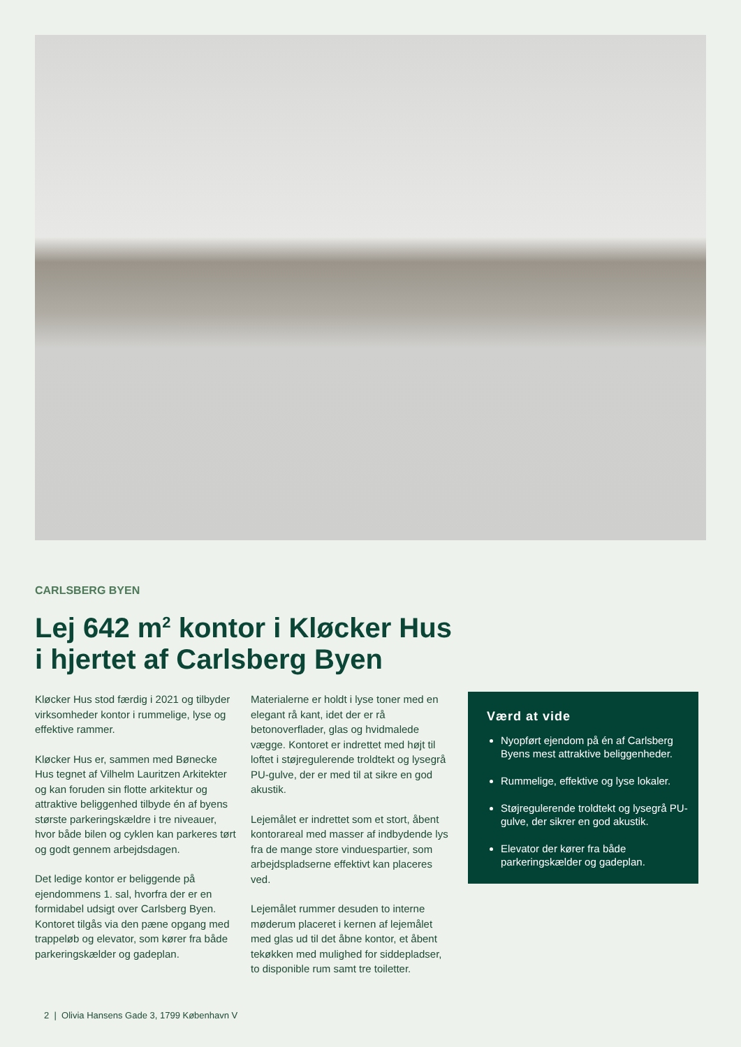CARLSBERG BYEN
Lej 642 m<sup>2</sup> kontor i Kløcker Hus
i hjertet af Carlsberg Byen
Kløcker Hus stod færdig i 2021 og tilbyder virksomheder kontor i rummelige, lyse og effektive rammer.
Kløcker Hus er, sammen med Bønecke Hus tegnet af Vilhelm Lauritzen Arkitekter og kan foruden sin flotte arkitektur og attraktive beliggenhed tilbyde én af byens største parkeringskældre i tre niveauer, hvor både bilen og cyklen kan parkeres tørt og godt gennem arbejdsdagen.
Det ledige kontor er beliggende på ejendommens 1. sal, hvorfra der er en formidabel udsigt over Carlsberg Byen. Kontoret tilgås via den pæne opgang med trappeløb og elevator, som kører fra både parkeringskælder og gadeplan.
Materialerne er holdt i lyse toner med en elegant rå kant, idet der er rå betonoverflader, glas og hvidmalede vægge. Kontoret er indrettet med højt til loftet i støjregulerende troldtekt og lysegrå PU-gulve, der er med til at sikre en god akustik.
Lejemålet er indrettet som et stort, åbent kontorareal med masser af indbydende lys fra de mange store vinduespartier, som arbejdspladserne effektivt kan placeres ved.
Lejemålet rummer desuden to interne møderum placeret i kernen af lejemålet med glas ud til det åbne kontor, et åbent tekøkken med mulighed for siddepladser, to disponible rum samt tre toiletter.
Værd at vide
Nyopført ejendom på én af Carlsberg Byens mest attraktive beliggenheder.
Rummelige, effektive og lyse lokaler.
Støjregulerende troldtekt og lysegrå PU-gulve, der sikrer en god akustik.
Elevator der kører fra både parkeringskælder og gadeplan.
2 | Olivia Hansens Gade 3, 1799 København V